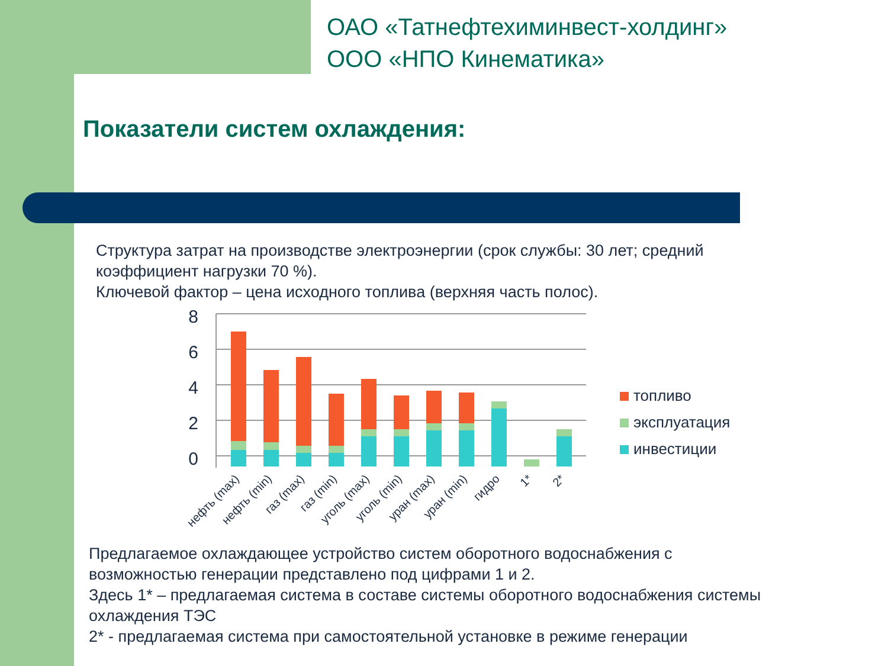ОАО «Татнефтехиминвест-холдинг»
ООО «НПО Кинематика»
Показатели систем охлаждения:
Структура затрат на производстве электроэнергии (срок службы: 30 лет; средний
коэффициент нагрузки 70 %).
Ключевой фактор – цена исходного топлива (верхняя часть полос).
8
6
4
2
0
нефть (max)
нефть (min)
газ (max)
газ (min)
уголь (max)
уголь (min)
уран (max)
уран (min)
гидро
1*
2*
топливо
эксплуатация
инвестиции
Предлагаемое охлаждающее устройство систем оборотного водоснабжения с
возможностью генерации представлено под цифрами 1 и 2.
Здесь 1* – предлагаемая система в составе системы оборотного водоснабжения системы
охлаждения ТЭС
2* - предлагаемая система при самостоятельной установке в режиме генерации